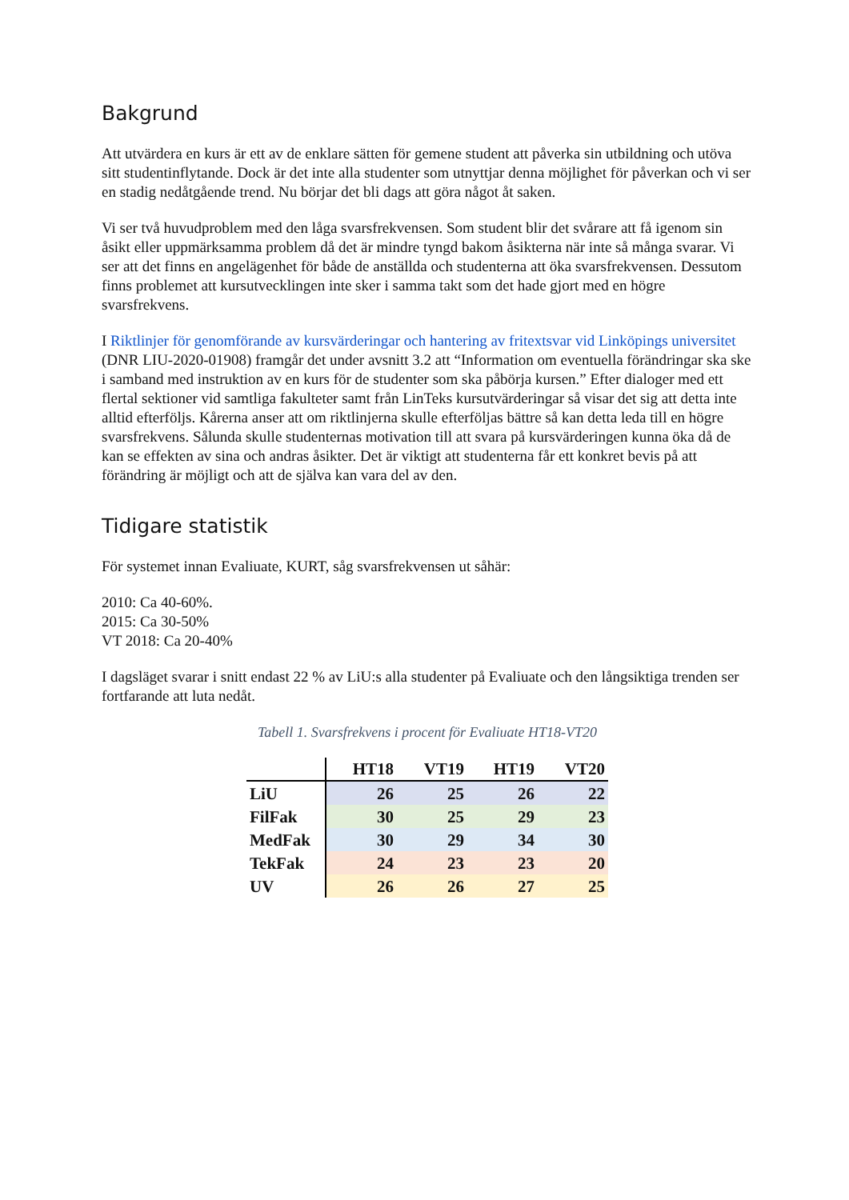Bakgrund
Att utvärdera en kurs är ett av de enklare sätten för gemene student att påverka sin utbildning och utöva sitt studentinflytande. Dock är det inte alla studenter som utnyttjar denna möjlighet för påverkan och vi ser en stadig nedåtgående trend. Nu börjar det bli dags att göra något åt saken.
Vi ser två huvudproblem med den låga svarsfrekvensen. Som student blir det svårare att få igenom sin åsikt eller uppmärksamma problem då det är mindre tyngd bakom åsikterna när inte så många svarar. Vi ser att det finns en angelägenhet för både de anställda och studenterna att öka svarsfrekvensen. Dessutom finns problemet att kursutvecklingen inte sker i samma takt som det hade gjort med en högre svarsfrekvens.
I Riktlinjer för genomförande av kursvärderingar och hantering av fritextsvar vid Linköpings universitet (DNR LIU-2020-01908) framgår det under avsnitt 3.2 att “Information om eventuella förändringar ska ske i samband med instruktion av en kurs för de studenter som ska påbörja kursen.” Efter dialoger med ett flertal sektioner vid samtliga fakulteter samt från LinTeks kursutvärderingar så visar det sig att detta inte alltid efterföljs. Kårerna anser att om riktlinjerna skulle efterföljas bättre så kan detta leda till en högre svarsfrekvens. Sålunda skulle studenternas motivation till att svara på kursvärderingen kunna öka då de kan se effekten av sina och andras åsikter. Det är viktigt att studenterna får ett konkret bevis på att förändring är möjligt och att de själva kan vara del av den.
Tidigare statistik
För systemet innan Evaliuate, KURT, såg svarsfrekvensen ut såhär:
2010: Ca 40-60%.
2015: Ca 30-50%
VT 2018: Ca 20-40%
I dagsläget svarar i snitt endast 22 % av LiU:s alla studenter på Evaliuate och den långsiktiga trenden ser fortfarande att luta nedåt.
Tabell 1. Svarsfrekvens i procent för Evaliuate HT18-VT20
| | HT18 | VT19 | HT19 | VT20 |
| --- | --- | --- | --- | --- |
| LiU | 26 | 25 | 26 | 22 |
| FilFak | 30 | 25 | 29 | 23 |
| MedFak | 30 | 29 | 34 | 30 |
| TekFak | 24 | 23 | 23 | 20 |
| UV | 26 | 26 | 27 | 25 |